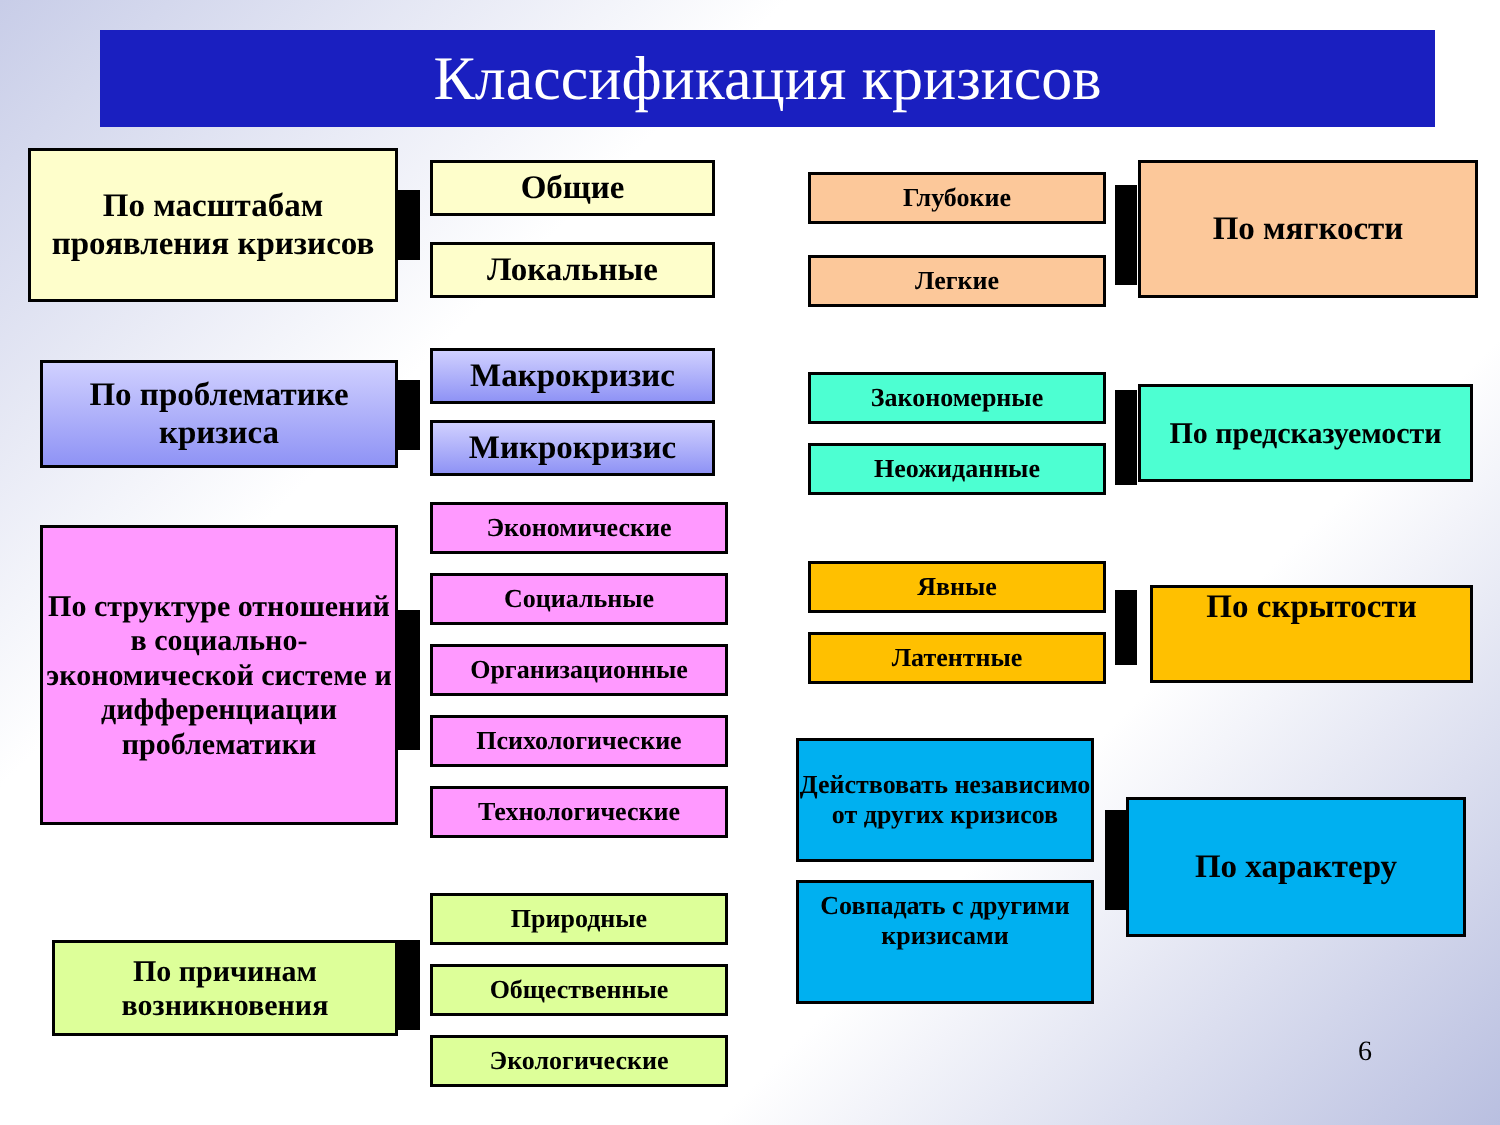Классификация кризисов
По масштабам проявления кризисов
Общие
Локальные
По проблематике кризиса
Макрокризис
Микрокризис
По структуре отношений в социально-экономической системе и дифференциации проблематики
Экономические
Социальные
Организационные
Психологические
Технологические
По причинам возникновения
Природные
Общественные
Экологические
Глубокие
Легкие
По мягкости
Закономерные
Неожиданные
По предсказуемости
Явные
Латентные
По скрытости
Действовать независимо от других кризисов
Совпадать с другими кризисами
По характеру
6